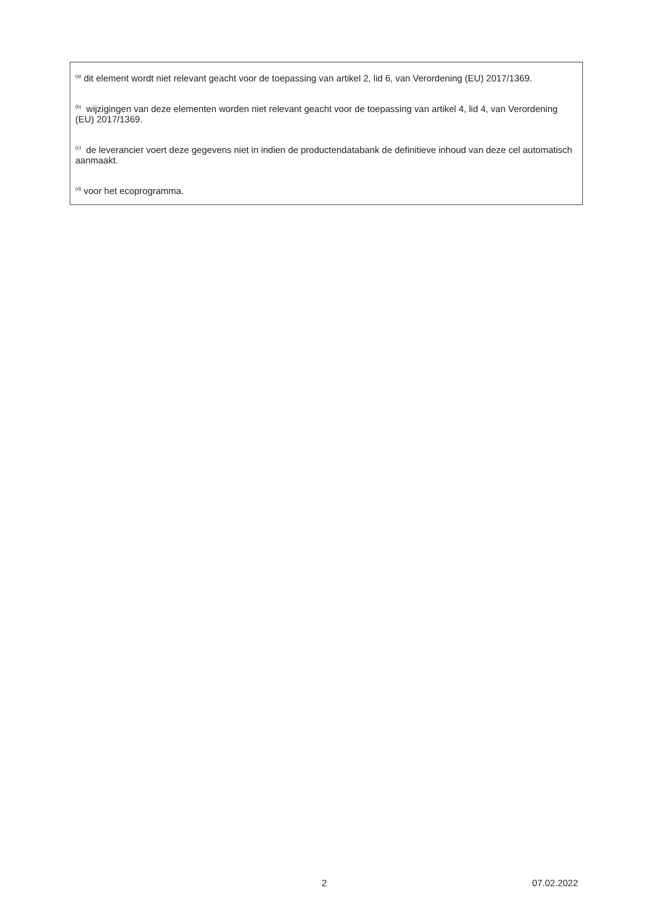<sup>(a)</sup> dit element wordt niet relevant geacht voor de toepassing van artikel 2, lid 6, van Verordening (EU) 2017/1369.
<sup>(b)</sup> wijzigingen van deze elementen worden niet relevant geacht voor de toepassing van artikel 4, lid 4, van Verordening (EU) 2017/1369.
<sup>(c)</sup> de leverancier voert deze gegevens niet in indien de productendatabank de definitieve inhoud van deze cel automatisch aanmaakt.
<sup>(d)</sup> voor het ecoprogramma.
2 07.02.2022